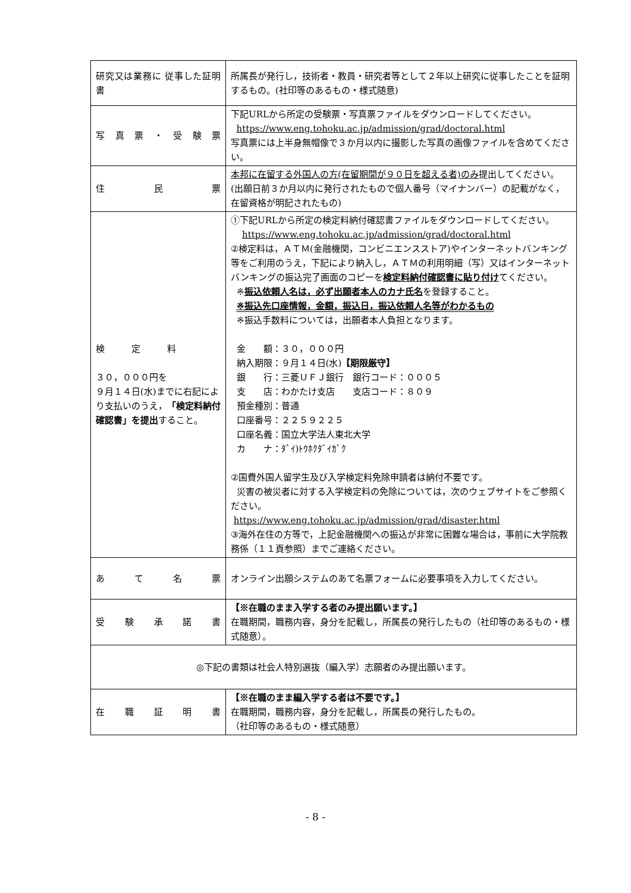| 研究又は業務に 従事した証明書 | 所属長が発行し，技術者・教員・研究者等として２年以上研究に従事したことを証明するもの。(社印等のあるもの・様式随意) |
| 写真票・受験票 | 下記URLから所定の受験票・写真票ファイルをダウンロードしてください。 https://www.eng.tohoku.ac.jp/admission/grad/doctoral.html 写真票には上半身無帽像で３か月以内に撮影した写真の画像ファイルを含めてください。 |
| 住民票 | 本邦に在留する外国人の方(在留期間が９０日を超える者)のみ 提出してください。 (出願日前３か月以内に発行されたもので個人番号（マイナンバー）の記載がなく，在留資格が明記されたもの) |
| 検 定 料 ３０，０００円を ９月１４日(水)までに右記により支払いのうえ， 「検定料納付確認書」を提出 すること。 | ①下記URLから所定の検定料納付確認書ファイルをダウンロードしてください。 https://www.eng.tohoku.ac.jp/admission/grad/doctoral.html ②検定料は，ＡＴＭ(金融機関，コンビニエンスストア)やインターネットバンキング等をご利用のうえ，下記により納入し，ＡＴＭの利用明細（写）又はインターネットバンキングの振込完了画面のコピーを 検定料納付確認書に貼り付け てください。 ※ 振込依頼人名は，必ず出願者本人のカナ氏名 を登録すること。 ※振込先口座情報，金額，振込日，振込依頼人名等がわかるもの ※振込手数料については，出願者本人負担となります。 金 額：３０，０００円 納入期限：９月１４日(水) 【期限厳守】 銀 行：三菱ＵＦＪ銀行 銀行コード：０００５ 支 店：わかたけ支店 支店コード：８０９ 預金種別：普通 口座番号：２２５９２２５ 口座名義：国立大学法人東北大学 カ ナ：ﾀﾞｲ)ﾄｳﾎｸﾀﾞｲｶﾞｸ ②国費外国人留学生及び入学検定料免除申請者は納付不要です。 災害の被災者に対する入学検定料の免除については，次のウェブサイトをご参照ください。 https://www.eng.tohoku.ac.jp/admission/grad/disaster.html ③海外在住の方等で，上記金融機関への振込が非常に困難な場合は，事前に大学院教務係（１１頁参照）までご連絡ください。 |
| あて名票 | オンライン出願システムのあて名票フォームに必要事項を入力してください。 |
| 受験承諾書 | 【※在職のまま入学する者のみ提出願います。】 在職期間，職務内容，身分を記載し，所属長の発行したもの（社印等のあるもの・様式随意）。 |
| ◎下記の書類は社会人特別選抜（編入学）志願者のみ提出願います。 | |
| 在職証明書 | 【※在職のまま編入学する者は不要です。】 在職期間，職務内容，身分を記載し，所属長の発行したもの。 （社印等のあるもの・様式随意） |
- 8 -